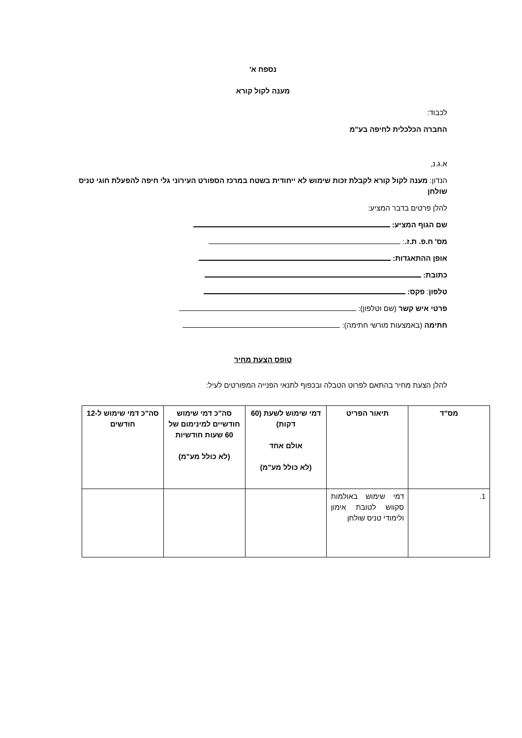נספח א'
מענה לקול קורא
לכבוד:
החברה הכלכלית לחיפה בע"מ
א.ג.נ,
הנדון: מענה לקול קורא לקבלת זכות שימוש לא ייחודית בשטח במרכז הספורט העירוני גלי חיפה להפעלת חוגי טניס שולחן
להלן פרטים בדבר המציע:
שם הגוף המציע:
מס' ח.פ. ת.ז.:
אופן ההתאגדות:
כתובת:
טלפון: פקס:
פרטי איש קשר (שם וטלפון):
חתימה (באמצעות מורשי חתימה):
טופס הצעת מחיר
להלן הצעת מחיר בהתאם לפרוט הטבלה ובכפוף לתנאי הפנייה המפורטים לעיל:
| מס"ד | תיאור הפריט | דמי שימוש לשעת (60 דקות) אולם אחד (לא כולל מע"מ) | סה"כ דמי שימוש חודשיים למינימום של 60 שעות חודשיות (לא כולל מע"מ) | סה"כ דמי שימוש ל-12 חודשים |
| --- | --- | --- | --- | --- |
| 1. | דמי שימוש באולמות סקווש לטובת אימון ולימודי טניס שולחן | | | |